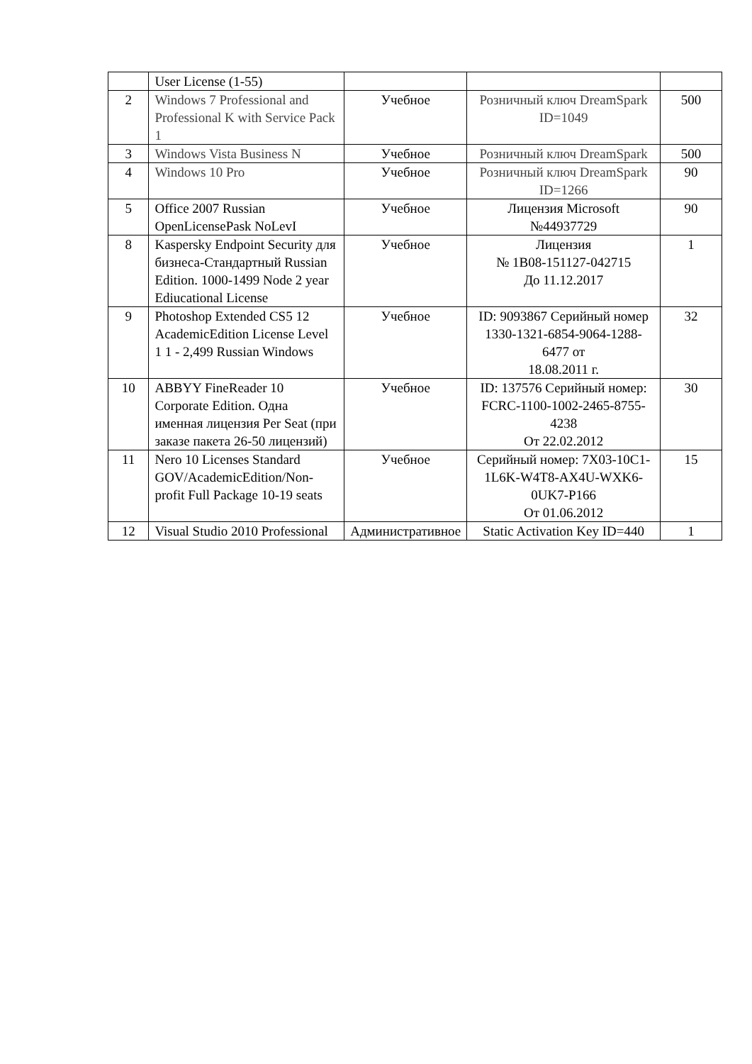| | User License (1-55) | | | |
| 2 | Windows 7 Professional and Professional K with Service Pack 1 | Учебное | Розничный ключ DreamSpark ID=1049 | 500 |
| 3 | Windows Vista Business N | Учебное | Розничный ключ DreamSpark | 500 |
| 4 | Windows 10 Pro | Учебное | Розничный ключ DreamSpark ID=1266 | 90 |
| 5 | Office 2007 Russian OpenLicensePask NoLevI | Учебное | Лицензия Microsoft №44937729 | 90 |
| 8 | Kaspersky Endpoint Security для бизнеса-Стандартный Russian Edition. 1000-1499 Node 2 year Ediucational License | Учебное | Лицензия № 1B08-151127-042715 До 11.12.2017 | 1 |
| 9 | Photoshop Extended CS5 12 AcademicEdition License Level 1 1 - 2,499 Russian Windows | Учебное | ID: 9093867 Серийный номер 1330-1321-6854-9064-1288-6477 от 18.08.2011 г. | 32 |
| 10 | ABBYY FineReader 10 Corporate Edition. Одна именная лицензия Per Seat (при заказе пакета 26-50 лицензий) | Учебное | ID: 137576 Серийный номер: FCRC-1100-1002-2465-8755-4238 От 22.02.2012 | 30 |
| 11 | Nero 10 Licenses Standard GOV/AcademicEdition/Non-profit Full Package 10-19 seats | Учебное | Серийный номер: 7X03-10C1-1L6K-W4T8-AX4U-WXK6-0UK7-P166 От 01.06.2012 | 15 |
| 12 | Visual Studio 2010 Professional | Административное | Static Activation Key ID=440 | 1 |